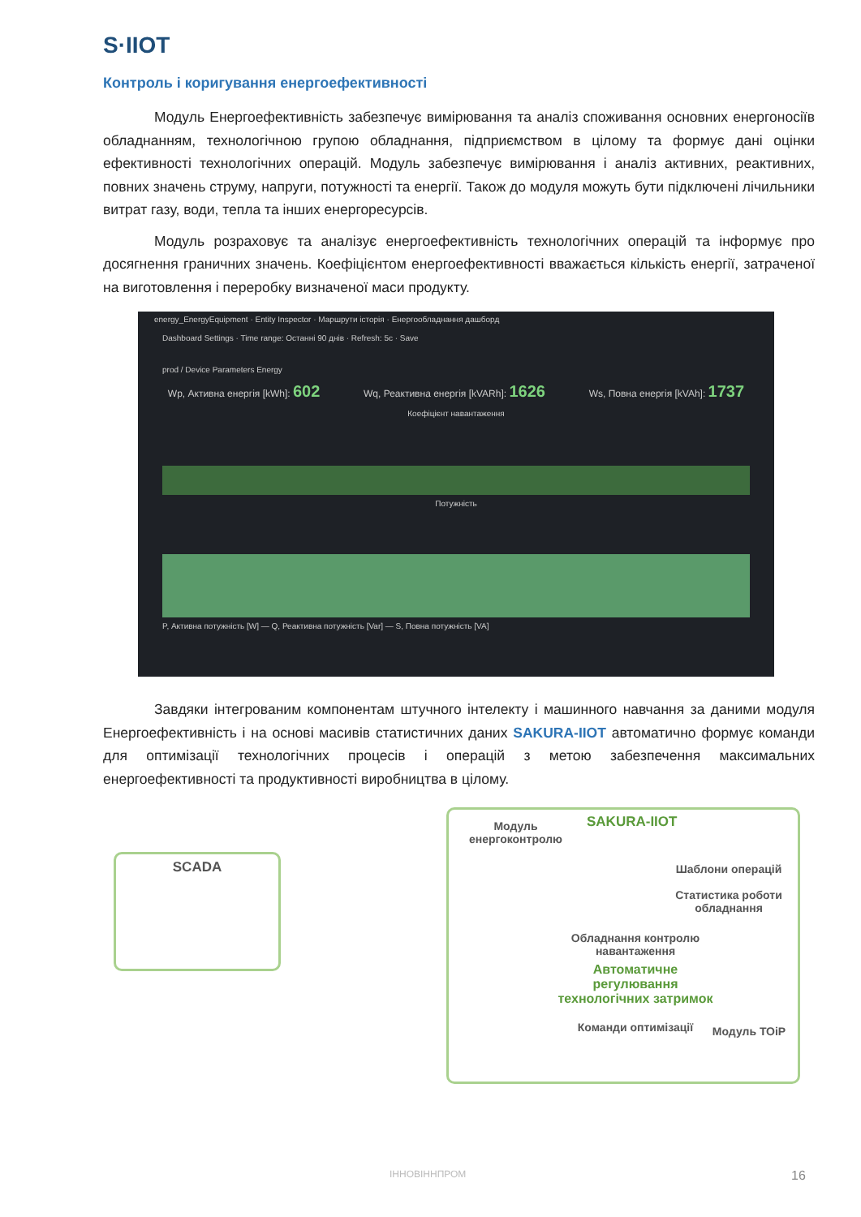S·IIOT
Контроль і коригування енергоефективності
Модуль Енергоефективність забезпечує вимірювання та аналіз споживання основних енергоносіїв обладнанням, технологічною групою обладнання, підприємством в цілому та формує дані оцінки ефективності технологічних операцій. Модуль забезпечує вимірювання і аналіз активних, реактивних, повних значень струму, напруги, потужності та енергії. Також до модуля можуть бути підключені лічильники витрат газу, води, тепла та інших енергоресурсів.
Модуль розраховує та аналізує енергоефективність технологічних операцій та інформує про досягнення граничних значень. Коефіцієнтом енергоефективності вважається кількість енергії, затраченої на виготовлення і переробку визначеної маси продукту.
energy_EnergyEquipment · Entity Inspector · Маршрути історія · Енергообладнання дашборд
Dashboard Settings · Time range: Останні 90 днів · Refresh: 5с · Save
prod / Device Parameters Energy
Wp, Активна енергія [kWh]: 602 Wq, Реактивна енергія [kVARh]: 1626 Ws, Повна енергія [kVAh]: 1737
Коефіцієнт навантаження
Потужність
P, Активна потужність [W] — Q, Реактивна потужність [Var] — S, Повна потужність [VA]
Завдяки інтегрованим компонентам штучного інтелекту і машинного навчання за даними модуля Енергоефективність і на основі масивів статистичних даних SAKURA-IIOT автоматично формує команди для оптимізації технологічних процесів і операцій з метою забезпечення максимальних енергоефективності та продуктивності виробництва в цілому.
SCADA
SAKURA-IIOT
Модуль енергоконтролю
Шаблони операцій
Статистика роботи обладнання
Обладнання контролю навантаження
Автоматичне регулювання технологічних затримок
Команди оптимізації
Модуль ТОіР
ІННОВІННПРОМ 16